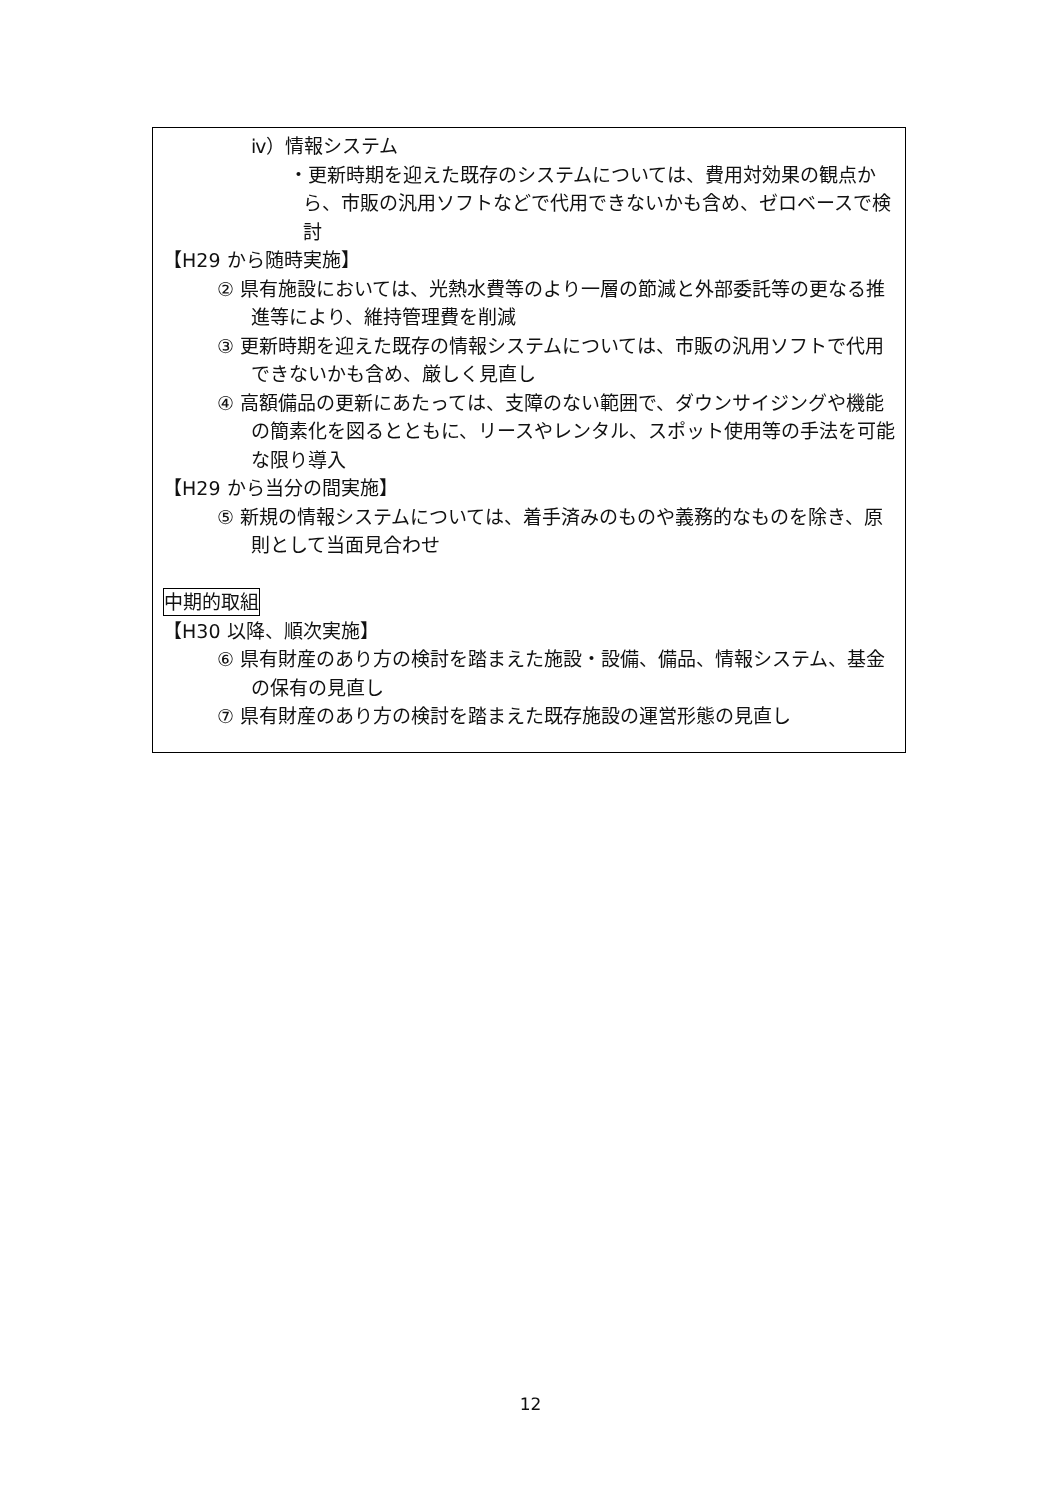ⅳ）情報システム
・更新時期を迎えた既存のシステムについては、費用対効果の観点から、市販の汎用ソフトなどで代用できないかも含め、ゼロベースで検討
【H29 から随時実施】
② 県有施設においては、光熱水費等のより一層の節減と外部委託等の更なる推進等により、維持管理費を削減
③ 更新時期を迎えた既存の情報システムについては、市販の汎用ソフトで代用できないかも含め、厳しく見直し
④ 高額備品の更新にあたっては、支障のない範囲で、ダウンサイジングや機能の簡素化を図るとともに、リースやレンタル、スポット使用等の手法を可能な限り導入
【H29 から当分の間実施】
⑤ 新規の情報システムについては、着手済みのものや義務的なものを除き、原則として当面見合わせ
中期的取組
【H30 以降、順次実施】
⑥ 県有財産のあり方の検討を踏まえた施設・設備、備品、情報システム、基金の保有の見直し
⑦ 県有財産のあり方の検討を踏まえた既存施設の運営形態の見直し
12